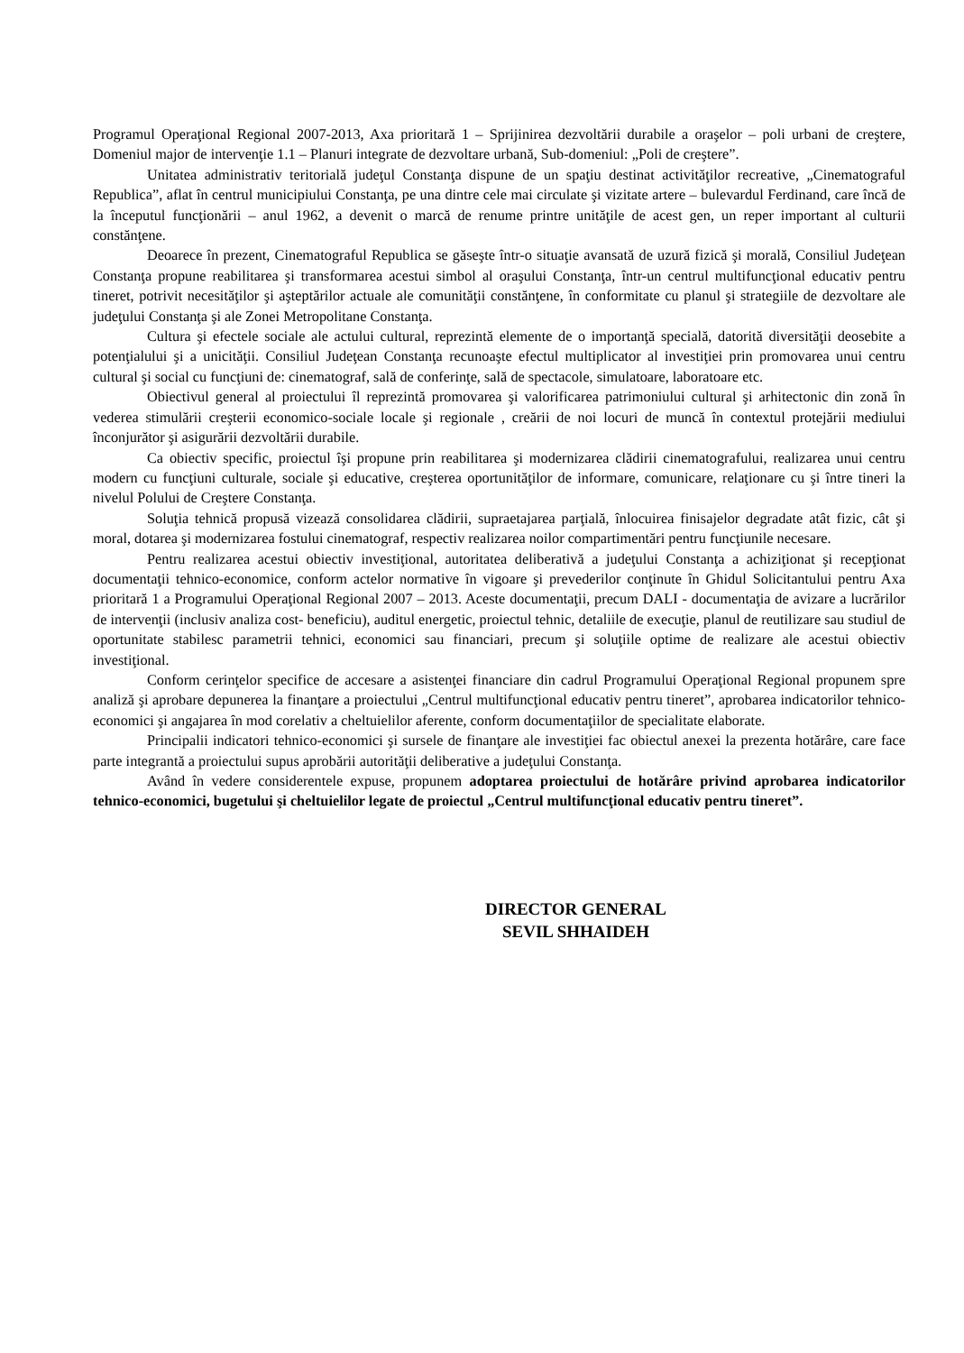Programul Operaţional Regional 2007-2013, Axa prioritară 1 – Sprijinirea dezvoltării durabile a oraşelor – poli urbani de creştere, Domeniul major de intervenţie 1.1 – Planuri integrate de dezvoltare urbană, Sub-domeniul: „Poli de creştere”.
Unitatea administrativ teritorială judeţul Constanţa dispune de un spaţiu destinat activităţilor recreative, „Cinematograful Republica”, aflat în centrul municipiului Constanţa, pe una dintre cele mai circulate şi vizitate artere – bulevardul Ferdinand, care încă de la începutul funcţionării – anul 1962, a devenit o marcă de renume printre unităţile de acest gen, un reper important al culturii constănţene.
Deoarece în prezent, Cinematograful Republica se găseşte într-o situaţie avansată de uzură fizică şi morală, Consiliul Judeţean Constanţa propune reabilitarea şi transformarea acestui simbol al oraşului Constanţa, într-un centrul multifuncţional educativ pentru tineret, potrivit necesităţilor şi aşteptărilor actuale ale comunităţii constănţene, în conformitate cu planul şi strategiile de dezvoltare ale judeţului Constanţa şi ale Zonei Metropolitane Constanţa.
Cultura şi efectele sociale ale actului cultural, reprezintă elemente de o importanţă specială, datorită diversităţii deosebite a potenţialului şi a unicităţii. Consiliul Judeţean Constanţa recunoaşte efectul multiplicator al investiţiei prin promovarea unui centru cultural şi social cu funcţiuni de: cinematograf, sală de conferinţe, sală de spectacole, simulatoare, laboratoare etc.
Obiectivul general al proiectului îl reprezintă promovarea şi valorificarea patrimoniului cultural şi arhitectonic din zonă în vederea stimulării creşterii economico-sociale locale şi regionale , creării de noi locuri de muncă în contextul protejării mediului înconjurător şi asigurării dezvoltării durabile.
Ca obiectiv specific, proiectul îşi propune prin reabilitarea şi modernizarea clădirii cinematografului, realizarea unui centru modern cu funcţiuni culturale, sociale şi educative, creşterea oportunităţilor de informare, comunicare, relaţionare cu şi între tineri la nivelul Polului de Creştere Constanţa.
Soluţia tehnică propusă vizează consolidarea clădirii, supraetajarea parţială, înlocuirea finisajelor degradate atât fizic, cât şi moral, dotarea şi modernizarea fostului cinematograf, respectiv realizarea noilor compartimentări pentru funcţiunile necesare.
Pentru realizarea acestui obiectiv investiţional, autoritatea deliberativă a judeţului Constanţa a achiziţionat şi recepţionat documentaţii tehnico-economice, conform actelor normative în vigoare şi prevederilor conţinute în Ghidul Solicitantului pentru Axa prioritară 1 a Programului Operaţional Regional 2007 – 2013. Aceste documentaţii, precum DALI - documentaţia de avizare a lucrărilor de intervenţii (inclusiv analiza cost- beneficiu), auditul energetic, proiectul tehnic, detaliile de execuţie, planul de reutilizare sau studiul de oportunitate stabilesc parametrii tehnici, economici sau financiari, precum şi soluţiile optime de realizare ale acestui obiectiv investiţional.
Conform cerinţelor specifice de accesare a asistenţei financiare din cadrul Programului Operaţional Regional propunem spre analiză şi aprobare depunerea la finanţare a proiectului „Centrul multifuncţional educativ pentru tineret”, aprobarea indicatorilor tehnico-economici şi angajarea în mod corelativ a cheltuielilor aferente, conform documentaţiilor de specialitate elaborate.
Principalii indicatori tehnico-economici şi sursele de finanţare ale investiţiei fac obiectul anexei la prezenta hotărâre, care face parte integrantă a proiectului supus aprobării autorităţii deliberative a judeţului Constanţa.
Având în vedere considerentele expuse, propunem adoptarea proiectului de hotărâre privind aprobarea indicatorilor tehnico-economici, bugetului şi cheltuielilor legate de proiectul „Centrul multifuncţional educativ pentru tineret”.
DIRECTOR GENERAL
SEVIL SHHAIDEH